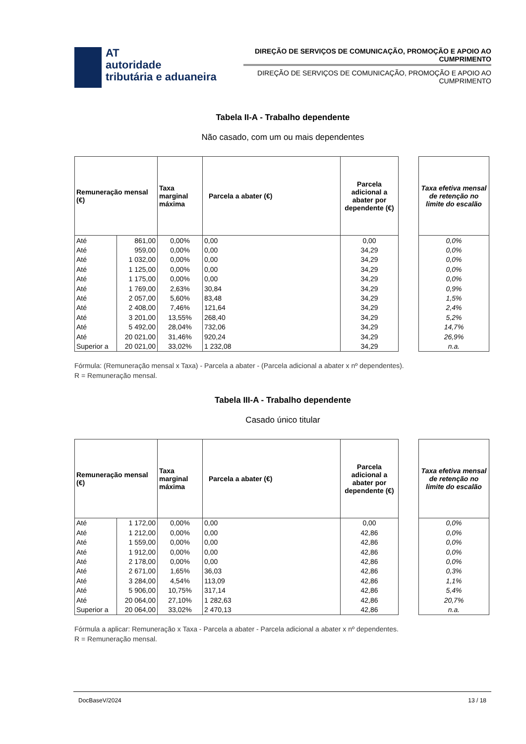AT
autoridade
tributária e aduaneira
DIREÇÃO DE SERVIÇOS DE COMUNICAÇÃO, PROMOÇÃO E APOIO AO CUMPRIMENTO
DIREÇÃO DE SERVIÇOS DE COMUNICAÇÃO, PROMOÇÃO E APOIO AO CUMPRIMENTO
Tabela II-A - Trabalho dependente
Não casado, com um ou mais dependentes
| Remuneração mensal (€) | | Taxa marginal máxima | Parcela a abater (€) | Parcela adicional a abater por dependente (€) | | Taxa efetiva mensal de retenção no limite do escalão |
| --- | --- | --- | --- | --- | --- | --- |
| Até | 861,00 | 0,00% | 0,00 | 0,00 | | 0,0% |
| Até | 959,00 | 0,00% | 0,00 | 34,29 | | 0,0% |
| Até | 1 032,00 | 0,00% | 0,00 | 34,29 | | 0,0% |
| Até | 1 125,00 | 0,00% | 0,00 | 34,29 | | 0,0% |
| Até | 1 175,00 | 0,00% | 0,00 | 34,29 | | 0,0% |
| Até | 1 769,00 | 2,63% | 30,84 | 34,29 | | 0,9% |
| Até | 2 057,00 | 5,60% | 83,48 | 34,29 | | 1,5% |
| Até | 2 408,00 | 7,46% | 121,64 | 34,29 | | 2,4% |
| Até | 3 201,00 | 13,55% | 268,40 | 34,29 | | 5,2% |
| Até | 5 492,00 | 28,04% | 732,06 | 34,29 | | 14,7% |
| Até | 20 021,00 | 31,46% | 920,24 | 34,29 | | 26,9% |
| Superior a | 20 021,00 | 33,02% | 1 232,08 | 34,29 | | n.a. |
Fórmula: (Remuneração mensal x Taxa) - Parcela a abater - (Parcela adicional a abater x nº dependentes).
R = Remuneração mensal.
Tabela III-A - Trabalho dependente
Casado único titular
| Remuneração mensal (€) | | Taxa marginal máxima | Parcela a abater (€) | Parcela adicional a abater por dependente (€) | | Taxa efetiva mensal de retenção no limite do escalão |
| --- | --- | --- | --- | --- | --- | --- |
| Até | 1 172,00 | 0,00% | 0,00 | 0,00 | | 0,0% |
| Até | 1 212,00 | 0,00% | 0,00 | 42,86 | | 0,0% |
| Até | 1 559,00 | 0,00% | 0,00 | 42,86 | | 0,0% |
| Até | 1 912,00 | 0,00% | 0,00 | 42,86 | | 0,0% |
| Até | 2 178,00 | 0,00% | 0,00 | 42,86 | | 0,0% |
| Até | 2 671,00 | 1,65% | 36,03 | 42,86 | | 0,3% |
| Até | 3 284,00 | 4,54% | 113,09 | 42,86 | | 1,1% |
| Até | 5 906,00 | 10,75% | 317,14 | 42,86 | | 5,4% |
| Até | 20 064,00 | 27,10% | 1 282,63 | 42,86 | | 20,7% |
| Superior a | 20 064,00 | 33,02% | 2 470,13 | 42,86 | | n.a. |
Fórmula a aplicar: Remuneração x Taxa - Parcela a abater - Parcela adicional a abater x nº dependentes.
R = Remuneração mensal.
DocBaseV/2024 13 / 18